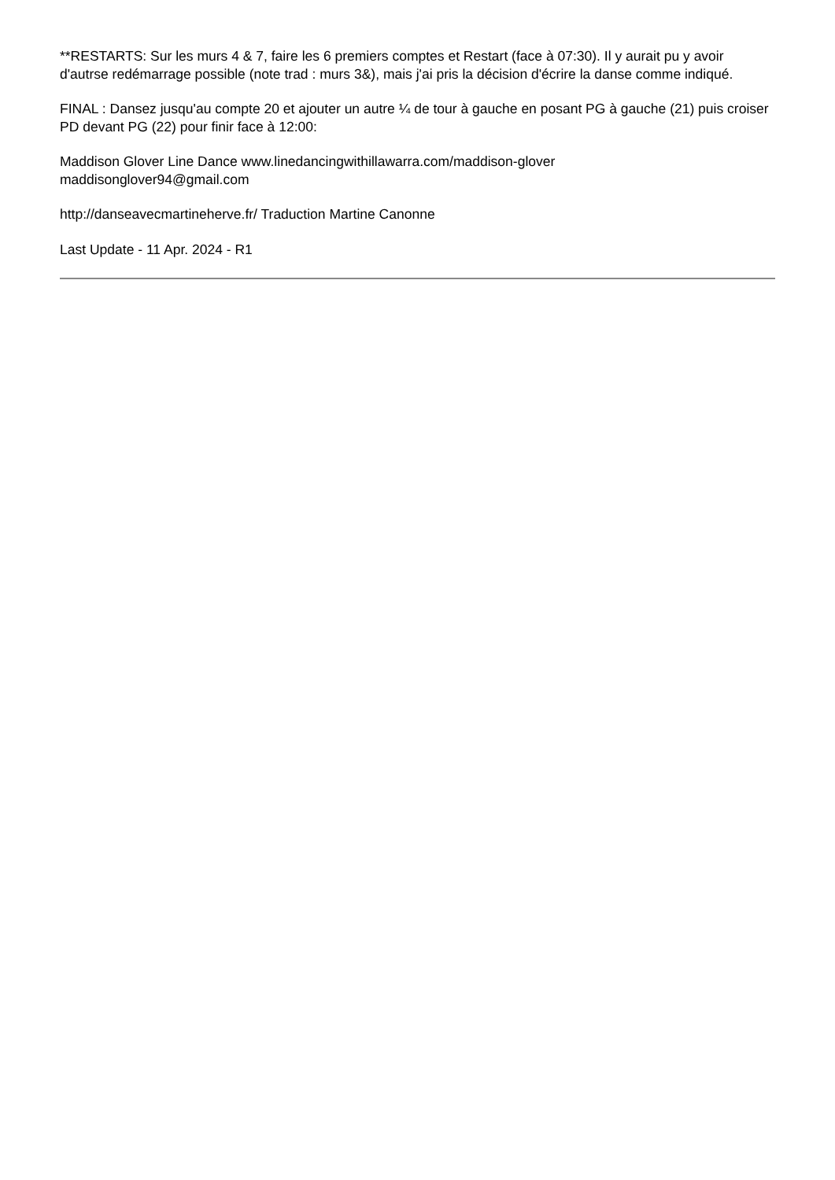**RESTARTS: Sur les murs 4 & 7, faire les 6 premiers comptes et Restart (face à 07:30). Il y aurait pu y avoir d'autrse redémarrage possible (note trad : murs 3&), mais j'ai pris la décision d'écrire la danse comme indiqué.
FINAL : Dansez jusqu'au compte 20 et ajouter un autre ¼ de tour à gauche en posant PG à gauche (21) puis croiser PD devant PG (22) pour finir face à 12:00:
Maddison Glover Line Dance www.linedancingwithillawarra.com/maddison-glover
maddisonglover94@gmail.com
http://danseavecmartineherve.fr/ Traduction Martine Canonne
Last Update - 11 Apr. 2024 - R1